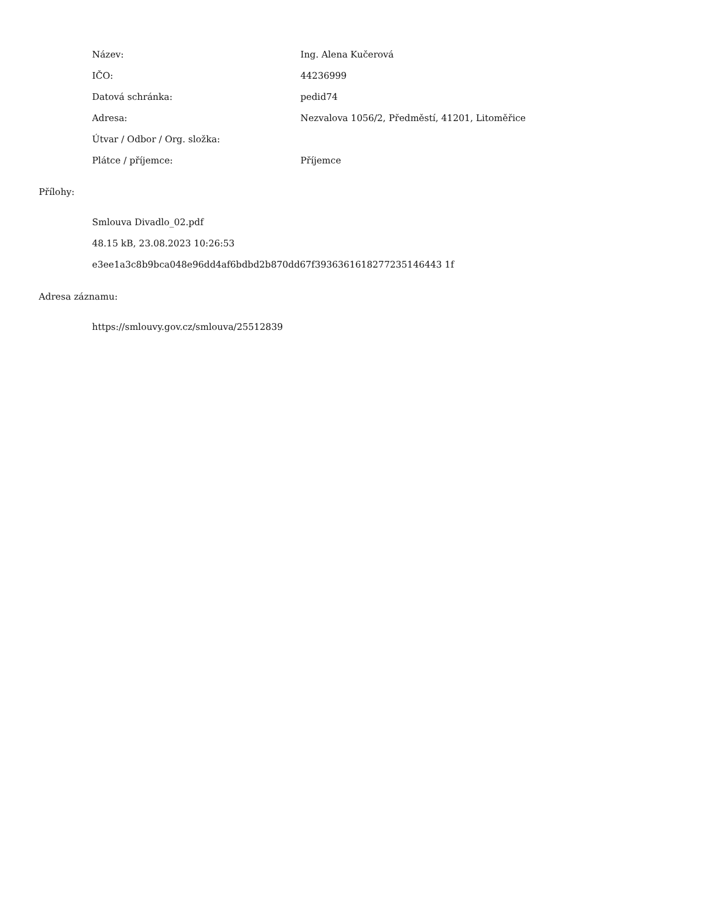| Název: | Ing. Alena Kučerová |
| IČO: | 44236999 |
| Datová schránka: | pedid74 |
| Adresa: | Nezvalova 1056/2, Předměstí, 41201, Litoměřice |
| Útvar / Odbor / Org. složka: | |
| Plátce / příjemce: | Příjemce |
Přílohy:
Smlouva Divadlo_02.pdf
48.15 kB, 23.08.2023 10:26:53
e3ee1a3c8b9bca048e96dd4af6bdbd2b870dd67f3936361618277235146443 1f
Adresa záznamu:
https://smlouvy.gov.cz/smlouva/25512839